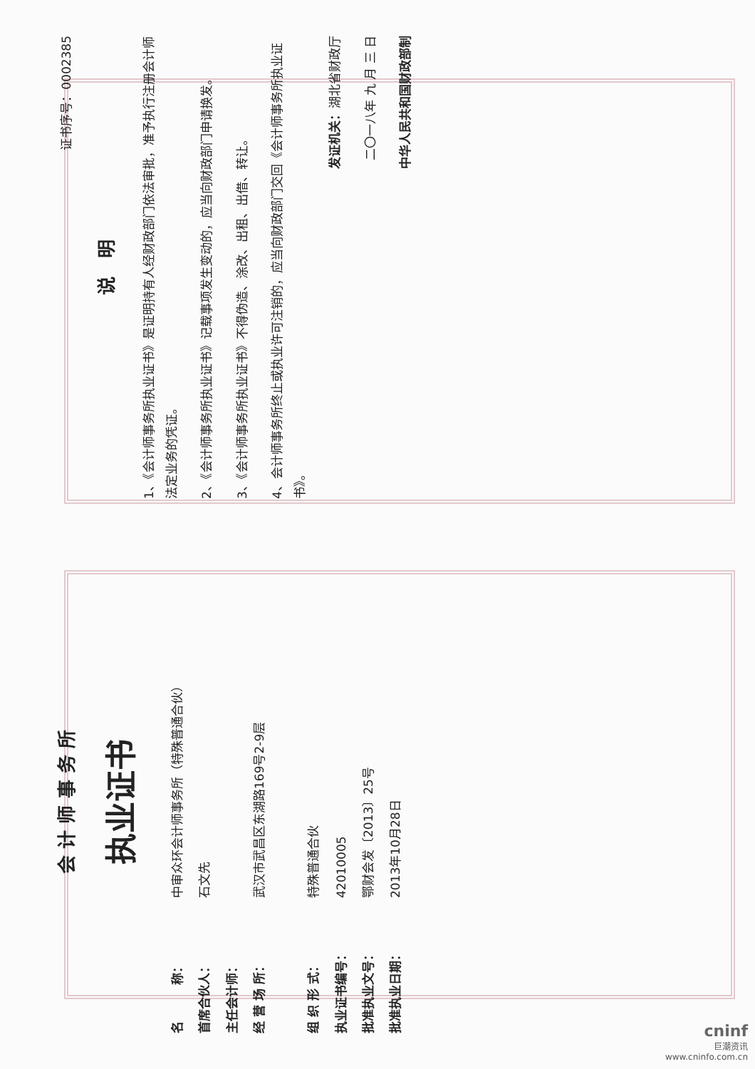会 计 师 事 务 所
执业证书
名　　　称： 中审众环会计师事务所（特殊普通合伙）
首席合伙人： 石文先
主任会计师：
经 营 场 所： 武汉市武昌区东湖路169号2-9层
组 织 形 式： 特殊普通合伙
执业证书编号： 42010005
批准执业文号： 鄂财会发〔2013〕25号
批准执业日期： 2013年10月28日
证书序号：0002385
说　明
1、《会计师事务所执业证书》是证明持有人经财政部门依法审批，准予执行注册会计师法定业务的凭证。
2、《会计师事务所执业证书》记载事项发生变动的，应当向财政部门申请换发。
3、《会计师事务所执业证书》不得伪造、涂改、出租、出借、转让。
4、会计师事务所终止或执业许可注销的，应当向财政部门交回《会计师事务所执业证书》。
发证机关：湖北省财政厅
二〇一八年 九 月 三 日
中华人民共和国财政部制
cninf
巨潮资讯
www.cninfo.com.cn